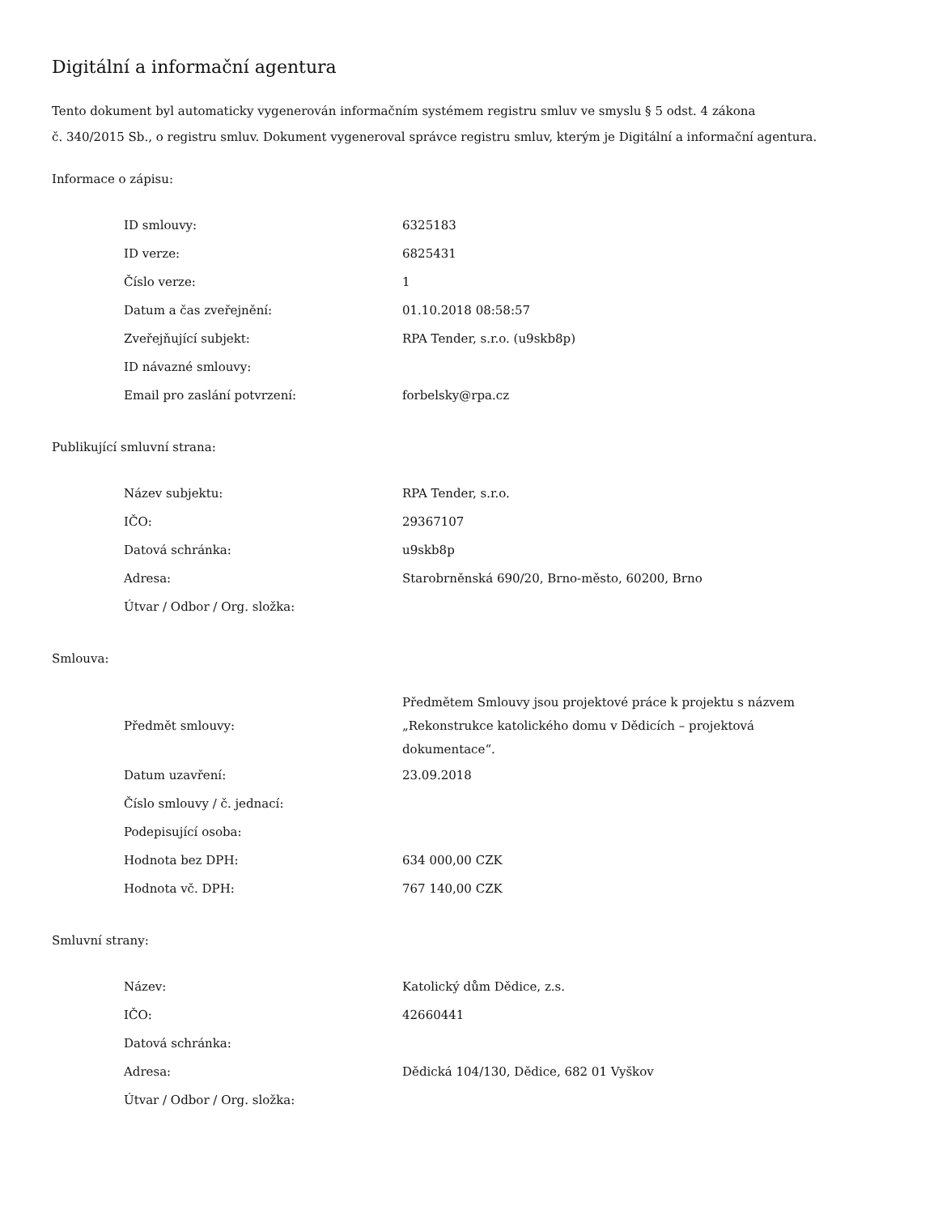Digitální a informační agentura
Tento dokument byl automaticky vygenerován informačním systémem registru smluv ve smyslu § 5 odst. 4 zákona
č. 340/2015 Sb., o registru smluv. Dokument vygeneroval správce registru smluv, kterým je Digitální a informační agentura.
Informace o zápisu:
| ID smlouvy: | 6325183 |
| ID verze: | 6825431 |
| Číslo verze: | 1 |
| Datum a čas zveřejnění: | 01.10.2018 08:58:57 |
| Zveřejňující subjekt: | RPA Tender, s.r.o. (u9skb8p) |
| ID návazné smlouvy: | |
| Email pro zaslání potvrzení: | forbelsky@rpa.cz |
Publikující smluvní strana:
| Název subjektu: | RPA Tender, s.r.o. |
| IČO: | 29367107 |
| Datová schránka: | u9skb8p |
| Adresa: | Starobrněnská 690/20, Brno-město, 60200, Brno |
| Útvar / Odbor / Org. složka: | |
Smlouva:
| Předmět smlouvy: | Předmětem Smlouvy jsou projektové práce k projektu s názvem „Rekonstrukce katolického domu v Dědicích – projektová dokumentace“. |
| Datum uzavření: | 23.09.2018 |
| Číslo smlouvy / č. jednací: | |
| Podepisující osoba: | |
| Hodnota bez DPH: | 634 000,00 CZK |
| Hodnota vč. DPH: | 767 140,00 CZK |
Smluvní strany:
| Název: | Katolický dům Dědice, z.s. |
| IČO: | 42660441 |
| Datová schránka: | |
| Adresa: | Dědická 104/130, Dědice, 682 01 Vyškov |
| Útvar / Odbor / Org. složka: | |